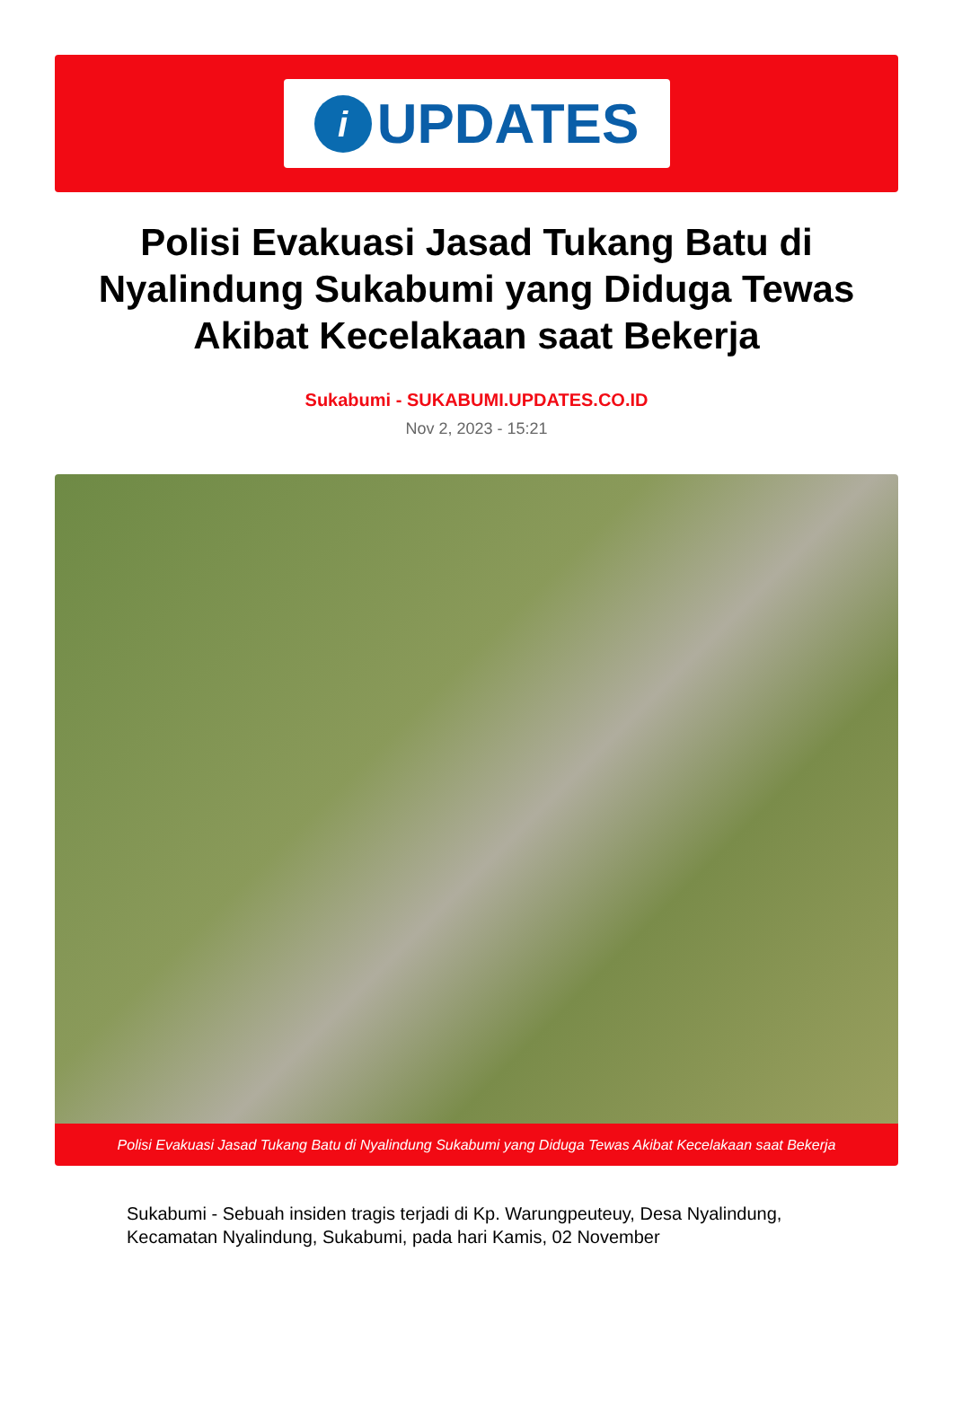i
UPDATES
Polisi Evakuasi Jasad Tukang Batu di Nyalindung Sukabumi yang Diduga Tewas Akibat Kecelakaan saat Bekerja
Sukabumi - SUKABUMI.UPDATES.CO.ID
Nov 2, 2023 - 15:21
Polisi Evakuasi Jasad Tukang Batu di Nyalindung Sukabumi yang Diduga Tewas Akibat Kecelakaan saat Bekerja
Sukabumi - Sebuah insiden tragis terjadi di Kp. Warungpeuteuy, Desa Nyalindung, Kecamatan Nyalindung, Sukabumi, pada hari Kamis, 02 November